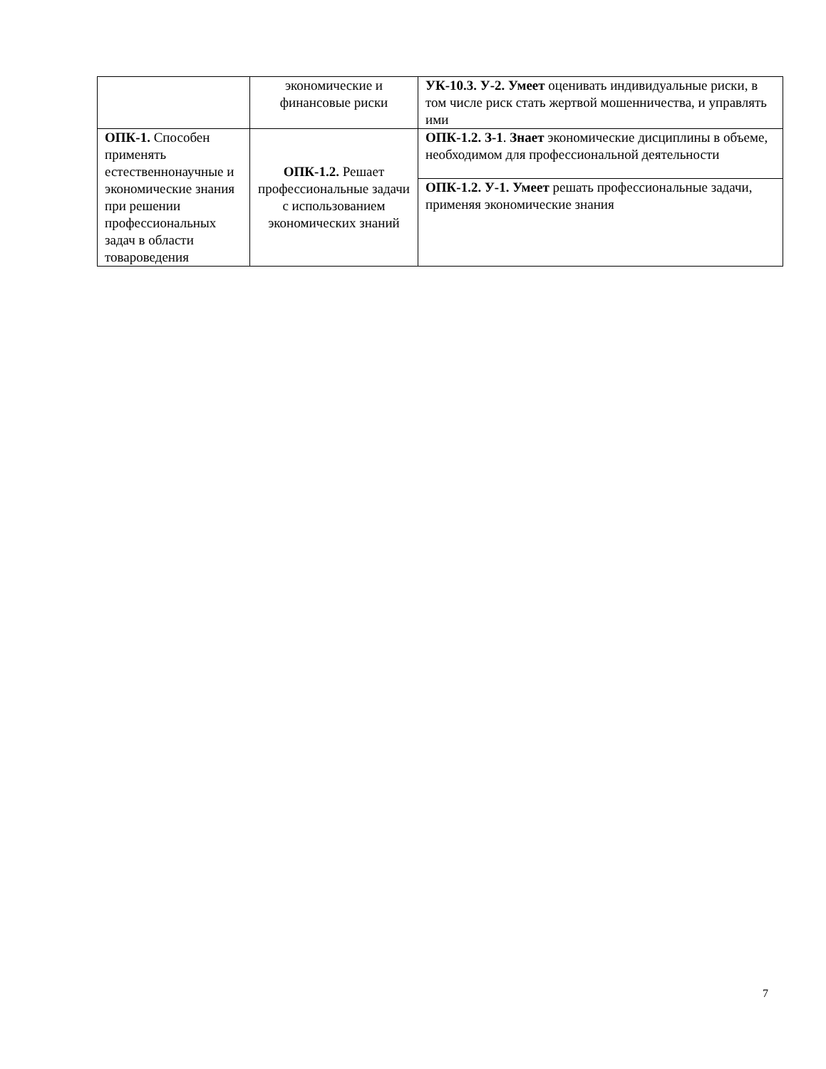| | экономические и финансовые риски | УК-10.3. У-2. Умеет оценивать индивидуальные риски, в том числе риск стать жертвой мошенничества, и управлять ими |
| ОПК-1. Способен применять естественнонаучные и экономические знания при решении профессиональных задач в области товароведения | ОПК-1.2. Решает профессиональные задачи с использованием экономических знаний | ОПК-1.2. З-1 . Знает экономические дисциплины в объеме, необходимом для профессиональной деятельности |
| | | ОПК-1.2. У-1. Умеет решать профессиональные задачи, применяя экономические знания |
7